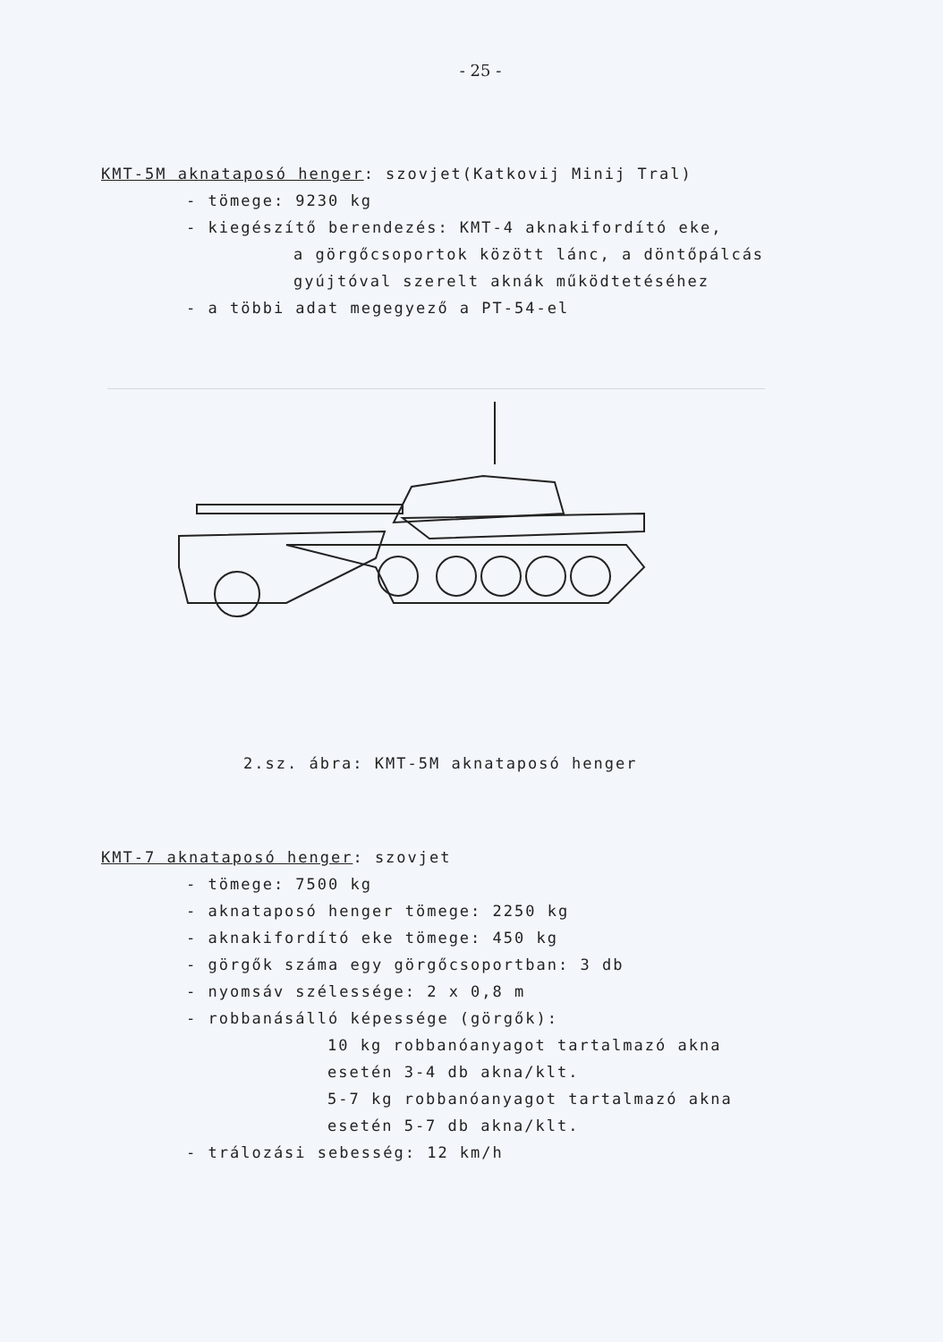- 25 -
KMT-5M aknataposó henger: szovjet(Katkovij Minij Tral)
- tömege: 9230 kg
- kiegészítő berendezés: KMT-4 aknakifordító eke,
a görgőcsoportok között lánc, a döntőpálcás
gyújtóval szerelt aknák működtetéséhez
- a többi adat megegyező a PT-54-el
2.sz. ábra: KMT-5M aknataposó henger
KMT-7 aknataposó henger: szovjet
- tömege: 7500 kg
- aknataposó henger tömege: 2250 kg
- aknakifordító eke tömege: 450 kg
- görgők száma egy görgőcsoportban: 3 db
- nyomsáv szélessége: 2 x 0,8 m
- robbanásálló képessége (görgők):
10 kg robbanóanyagot tartalmazó akna
esetén 3-4 db akna/klt.
5-7 kg robbanóanyagot tartalmazó akna
esetén 5-7 db akna/klt.
- trálozási sebesség: 12 km/h